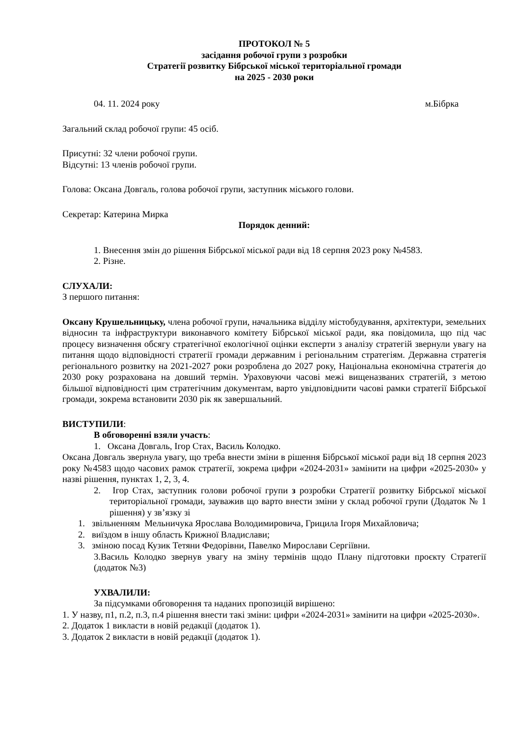ПРОТОКОЛ № 5
засідання робочої групи з розробки
Стратегії розвитку Бібрської міської територіальної громади
на 2025 - 2030 роки
04. 11. 2024 року м.Бібрка
Загальний склад робочої групи: 45 осіб.
Присутні: 32 члени робочої групи.
Відсутні: 13 членів робочої групи.
Голова: Оксана Довгаль, голова робочої групи, заступник міського голови.
Секретар: Катерина Мирка
Порядок денний:
1. Внесення змін до рішення Бібрської міської ради від 18 серпня 2023 року №4583.
2. Різне.
СЛУХАЛИ:
З першого питання:
Оксану Крушельницьку, члена робочої групи, начальника відділу містобудування, архітектури, земельних відносин та інфраструктури виконавчого комітету Бібрської міської ради, яка повідомила, що під час процесу визначення обсягу стратегічної екологічної оцінки експерти з аналізу стратегій звернули увагу на питання щодо відповідності стратегії громади державним і регіональним стратегіям. Державна стратегія регіонального розвитку на 2021-2027 роки розроблена до 2027 року, Національна економічна стратегія до 2030 року розрахована на довший термін. Ураховуючи часові межі вищеназваних стратегій, з метою більшої відповідності цим стратегічним документам, варто увідповіднити часові рамки стратегії Бібрської громади, зокрема встановити 2030 рік як завершальний.
ВИСТУПИЛИ:
В обговоренні взяли участь:
1. Оксана Довгаль, Ігор Стах, Василь Колодко.
Оксана Довгаль звернула увагу, що треба внести зміни в рішення Бібрської міської ради від 18 серпня 2023 року №4583 щодо часових рамок стратегії, зокрема цифри «2024-2031» замінити на цифри «2025-2030» у назві рішення, пунктах 1, 2, 3, 4.
2. Ігор Стах, заступник голови робочої групи з розробки Стратегії розвитку Бібрської міської територіальної громади, зауважив що варто внести зміни у склад робочої групи (Додаток № 1 рішення) у зв’язку зі
1. звільненням Мельничука Ярослава Володимировича, Грицила Ігоря Михайловича;
2. виїздом в іншу область Крижної Владислави;
3. зміною посад Кузик Тетяни Федорівни, Павелко Мирослави Сергіївни.
3.Василь Колодко звернув увагу на зміну термінів щодо Плану підготовки проєкту Стратегії (додаток №3)
УХВАЛИЛИ:
За підсумками обговорення та наданих пропозицій вирішено:
1. У назву, п1, п.2, п.3, п.4 рішення внести такі зміни: цифри «2024-2031» замінити на цифри «2025-2030».
2. Додаток 1 викласти в новій редакції (додаток 1).
3. Додаток 2 викласти в новій редакції (додаток 1).